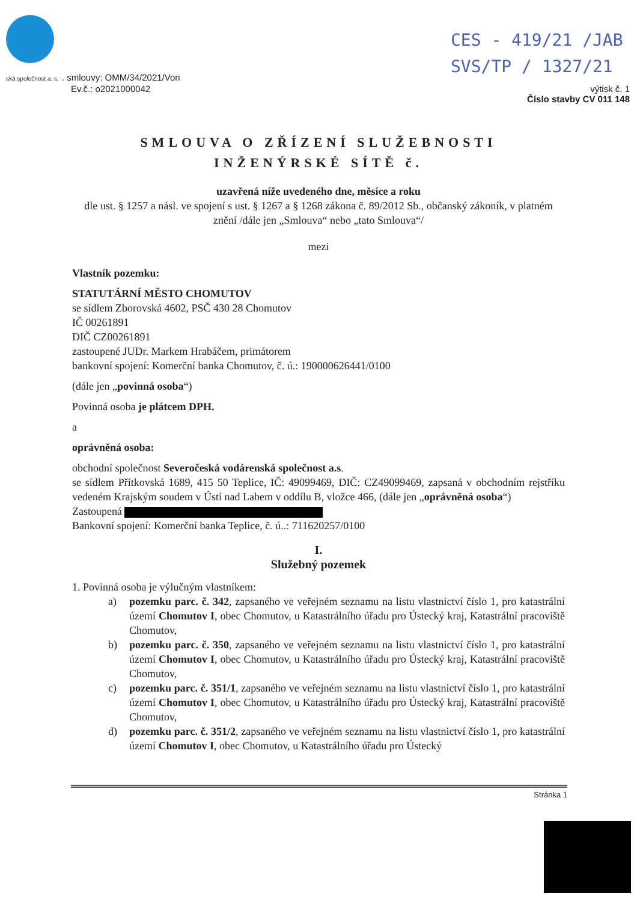CES - 419/21 /JAB
SVS/TP / 1327/21
ská společnost a. s.
. smlouvy: OMM/34/2021/Von
Ev.č.: o2021000042 výtisk č. 1
Číslo stavby CV 011 148
SMLOUVA O ZŘÍZENÍ SLUŽEBNOSTI
INŽENÝRSKÉ SÍTĚ č.
uzavřená níže uvedeného dne, měsíce a roku
dle ust. § 1257 a násl. ve spojení s ust. § 1267 a § 1268 zákona č. 89/2012 Sb., občanský zákoník, v platném znění /dále jen „Smlouva“ nebo „tato Smlouva“/
mezi
Vlastník pozemku:
STATUTÁRNÍ MĚSTO CHOMUTOV
se sídlem Zborovská 4602, PSČ 430 28 Chomutov
IČ 00261891
DIČ CZ00261891
zastoupené JUDr. Markem Hrabáčem, primátorem
bankovní spojení: Komerční banka Chomutov, č. ú.: 190000626441/0100
(dále jen „povinná osoba“)
Povinná osoba je plátcem DPH.
a
oprávněná osoba:
obchodní společnost Severočeská vodárenská společnost a.s.
se sídlem Přítkovská 1689, 415 50 Teplice, IČ: 49099469, DIČ: CZ49099469, zapsaná v obchodním rejstříku vedeném Krajským soudem v Ústí nad Labem v oddílu B, vložce 466, (dále jen „oprávněná osoba“)
Zastoupená
Bankovní spojení: Komerční banka Teplice, č. ú..: 711620257/0100
I.
Služebný pozemek
1. Povinná osoba je výlučným vlastníkem:
a) pozemku parc. č. 342, zapsaného ve veřejném seznamu na listu vlastnictví číslo 1, pro katastrální území Chomutov I, obec Chomutov, u Katastrálního úřadu pro Ústecký kraj, Katastrální pracoviště Chomutov,
b) pozemku parc. č. 350, zapsaného ve veřejném seznamu na listu vlastnictví číslo 1, pro katastrální území Chomutov I, obec Chomutov, u Katastrálního úřadu pro Ústecký kraj, Katastrální pracoviště Chomutov,
c) pozemku parc. č. 351/1, zapsaného ve veřejném seznamu na listu vlastnictví číslo 1, pro katastrální území Chomutov I, obec Chomutov, u Katastrálního úřadu pro Ústecký kraj, Katastrální pracoviště Chomutov,
d) pozemku parc. č. 351/2, zapsaného ve veřejném seznamu na listu vlastnictví číslo 1, pro katastrální území Chomutov I, obec Chomutov, u Katastrálního úřadu pro Ústecký
Stránka 1